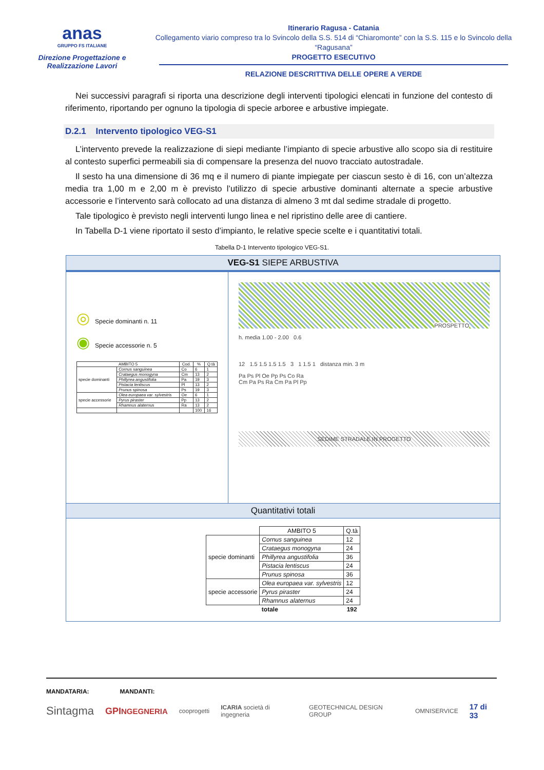anas
GRUPPO FS ITALIANE
Direzione Progettazione e Realizzazione Lavori
Itinerario Ragusa - Catania
Collegamento viario compreso tra lo Svincolo della S.S. 514 di “Chiaromonte” con la S.S. 115 e lo Svincolo della “Ragusana”
PROGETTO ESECUTIVO
RELAZIONE DESCRITTIVA DELLE OPERE A VERDE
Nei successivi paragrafi si riporta una descrizione degli interventi tipologici elencati in funzione del contesto di riferimento, riportando per ognuno la tipologia di specie arboree e arbustive impiegate.
D.2.1 Intervento tipologico VEG-S1
L’intervento prevede la realizzazione di siepi mediante l’impianto di specie arbustive allo scopo sia di restituire al contesto superfici permeabili sia di compensare la presenza del nuovo tracciato autostradale.
Il sesto ha una dimensione di 36 mq e il numero di piante impiegate per ciascun sesto è di 16, con un’altezza media tra 1,00 m e 2,00 m è previsto l’utilizzo di specie arbustive dominanti alternate a specie arbustive accessorie e l’intervento sarà collocato ad una distanza di almeno 3 mt dal sedime stradale di progetto.
Tale tipologico è previsto negli interventi lungo linea e nel ripristino delle aree di cantiere.
In Tabella D-1 viene riportato il sesto d’impianto, le relative specie scelte e i quantitativi totali.
Tabella D-1 Intervento tipologico VEG-S1.
VEG-S1 SIEPE ARBUSTIVA
◎ Specie dominanti n. 11
◉ Specie accessorie n. 5
| AMBITO 5 | | Cod. | % | Q.tà |
| --- | --- | --- | --- | --- |
| specie dominanti | Cornus sanguinea | Co | 6 | 1 |
| | Crataegus monogyna | Cm | 13 | 2 |
| | Phillyrea angustifolia | Pa | 19 | 3 |
| | Pistacia lentiscus | Pl | 13 | 2 |
| | Prunus spinosa | Ps | 19 | 3 |
| specie accessorie | Olea europaea var. sylvestris | Oe | 6 | 1 |
| | Pyrus piraster | Pp | 13 | 2 |
| | Rhamnus alaternus | Ra | 13 | 2 |
| | | | 100 | 16 |
PROSPETTO
h. media 1.00 - 2.00 0.6
12 1.5 1.5 1.5 1.5 3 1 1.5 1 distanza min. 3 m
Pa Ps Pl Oe Pp Ps Co Ra
Cm Pa Ps Ra Cm Pa Pl Pp
SEDIME STRADALE IN PROGETTO
Quantitativi totali
| | AMBITO 5 | Q.tà |
| --- | --- | --- |
| specie dominanti | Cornus sanguinea | 12 |
| | Crataegus monogyna | 24 |
| | Phillyrea angustifolia | 36 |
| | Pistacia lentiscus | 24 |
| | Prunus spinosa | 36 |
| specie accessorie | Olea europaea var. sylvestris | 12 |
| | Pyrus piraster | 24 |
| | Rhamnus alaternus | 24 |
| | totale | 192 |
MANDATARIA: MANDANTI:
Sintagma GPINGEGNERIA cooprogetti ICARIA società di ingegneria GEOTECHNICAL DESIGN GROUP OMNISERVICE 17 di 33